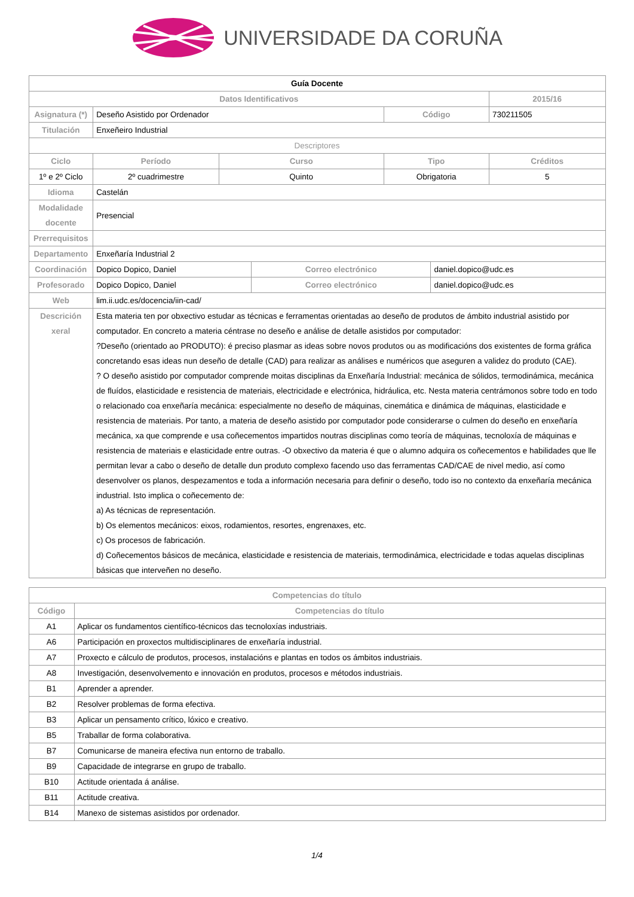UNIVERSIDADE DA CORUÑA
| Guía Docente | | | | | | |
| --- | --- | --- | --- | --- | --- | --- |
| Datos Identificativos | | | | | | 2015/16 |
| Asignatura (*) | Deseño Asistido por Ordenador | | | Código | | 730211505 |
| Titulación | Enxeñeiro Industrial | | | | | |
| Descriptores | | | | | | |
| Ciclo | Período | Curso | | Tipo | | Créditos |
| 1º e 2º Ciclo | 2º cuadrimestre | Quinto | | Obrigatoria | | 5 |
| Idioma | Castelán | | | | | |
| Modalidade docente | Presencial | | | | | |
| Prerrequisitos | | | | | | |
| Departamento | Enxeñaría Industrial 2 | | | | | |
| Coordinación | Dopico Dopico, Daniel | | Correo electrónico | | daniel.dopico@udc.es | |
| Profesorado | Dopico Dopico, Daniel | | Correo electrónico | | daniel.dopico@udc.es | |
| Web | lim.ii.udc.es/docencia/iin-cad/ | | | | | |
| Descrición xeral | Esta materia ten por obxectivo estudar as técnicas e ferramentas orientadas ao deseño de produtos de ámbito industrial asistido por computador. En concreto a materia céntrase no deseño e análise de detalle asistidos por computador: ?Deseño (orientado ao PRODUTO): é preciso plasmar as ideas sobre novos produtos ou as modificacións dos existentes de forma gráfica concretando esas ideas nun deseño de detalle (CAD) para realizar as análises e numéricos que aseguren a validez do produto (CAE). ? O deseño asistido por computador comprende moitas disciplinas da Enxeñaría Industrial: mecánica de sólidos, termodinámica, mecánica de fluídos, elasticidade e resistencia de materiais, electricidade e electrónica, hidráulica, etc. Nesta materia centrámonos sobre todo en todo o relacionado coa enxeñaría mecánica: especialmente no deseño de máquinas, cinemática e dinámica de máquinas, elasticidade e resistencia de materiais. Por tanto, a materia de deseño asistido por computador pode considerarse o culmen do deseño en enxeñaría mecánica, xa que comprende e usa coñecementos impartidos noutras disciplinas como teoría de máquinas, tecnoloxía de máquinas e resistencia de materiais e elasticidade entre outras. -O obxectivo da materia é que o alumno adquira os coñecementos e habilidades que lle permitan levar a cabo o deseño de detalle dun produto complexo facendo uso das ferramentas CAD/CAE de nivel medio, así como desenvolver os planos, despezamentos e toda a información necesaria para definir o deseño, todo iso no contexto da enxeñaría mecánica industrial. Isto implica o coñecemento de: a) As técnicas de representación. b) Os elementos mecánicos: eixos, rodamientos, resortes, engrenaxes, etc. c) Os procesos de fabricación. d) Coñecementos básicos de mecánica, elasticidade e resistencia de materiais, termodinámica, electricidade e todas aquelas disciplinas básicas que interveñen no deseño. | | | | | |
| Competencias do título | |
| --- | --- |
| Código | Competencias do título |
| A1 | Aplicar os fundamentos científico-técnicos das tecnoloxías industriais. |
| A6 | Participación en proxectos multidisciplinares de enxeñaría industrial. |
| A7 | Proxecto e cálculo de produtos, procesos, instalacións e plantas en todos os ámbitos industriais. |
| A8 | Investigación, desenvolvemento e innovación en produtos, procesos e métodos industriais. |
| B1 | Aprender a aprender. |
| B2 | Resolver problemas de forma efectiva. |
| B3 | Aplicar un pensamento crítico, lóxico e creativo. |
| B5 | Traballar de forma colaborativa. |
| B7 | Comunicarse de maneira efectiva nun entorno de traballo. |
| B9 | Capacidade de integrarse en grupo de traballo. |
| B10 | Actitude orientada á análise. |
| B11 | Actitude creativa. |
| B14 | Manexo de sistemas asistidos por ordenador. |
1/4